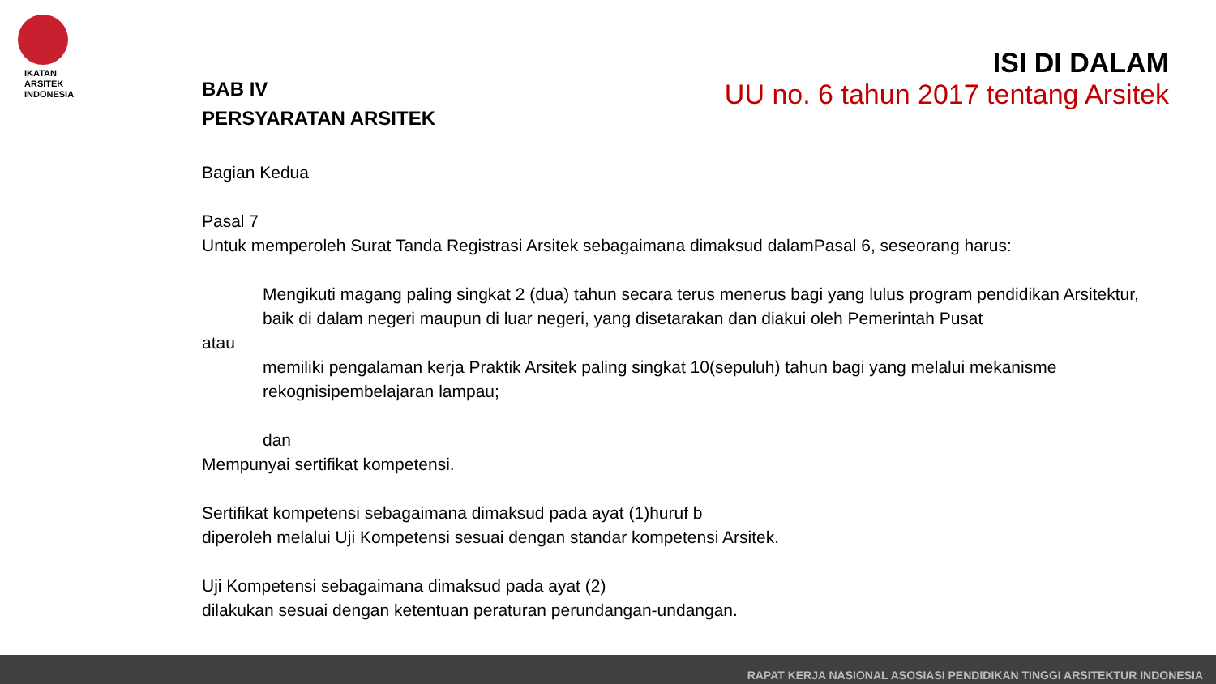IKATAN
ARSITEK
INDONESIA
ISI DI DALAM
UU no. 6 tahun 2017 tentang Arsitek
BAB IV
PERSYARATAN ARSITEK
Bagian Kedua
Pasal 7
Untuk memperoleh Surat Tanda Registrasi Arsitek sebagaimana dimaksud dalamPasal 6, seseorang harus:
Mengikuti magang paling singkat 2 (dua) tahun secara terus menerus bagi yang lulus program pendidikan Arsitektur, baik di dalam negeri maupun di luar negeri, yang disetarakan dan diakui oleh Pemerintah Pusat
atau
memiliki pengalaman kerja Praktik Arsitek paling singkat 10(sepuluh) tahun bagi yang melalui mekanisme rekognisipembelajaran lampau;
dan
Mempunyai sertifikat kompetensi.
Sertifikat kompetensi sebagaimana dimaksud pada ayat (1)huruf b
diperoleh melalui Uji Kompetensi sesuai dengan standar kompetensi Arsitek.
Uji Kompetensi sebagaimana dimaksud pada ayat (2)
dilakukan sesuai dengan ketentuan peraturan perundangan-undangan.
RAPAT KERJA NASIONAL ASOSIASI PENDIDIKAN TINGGI ARSITEKTUR INDONESIA